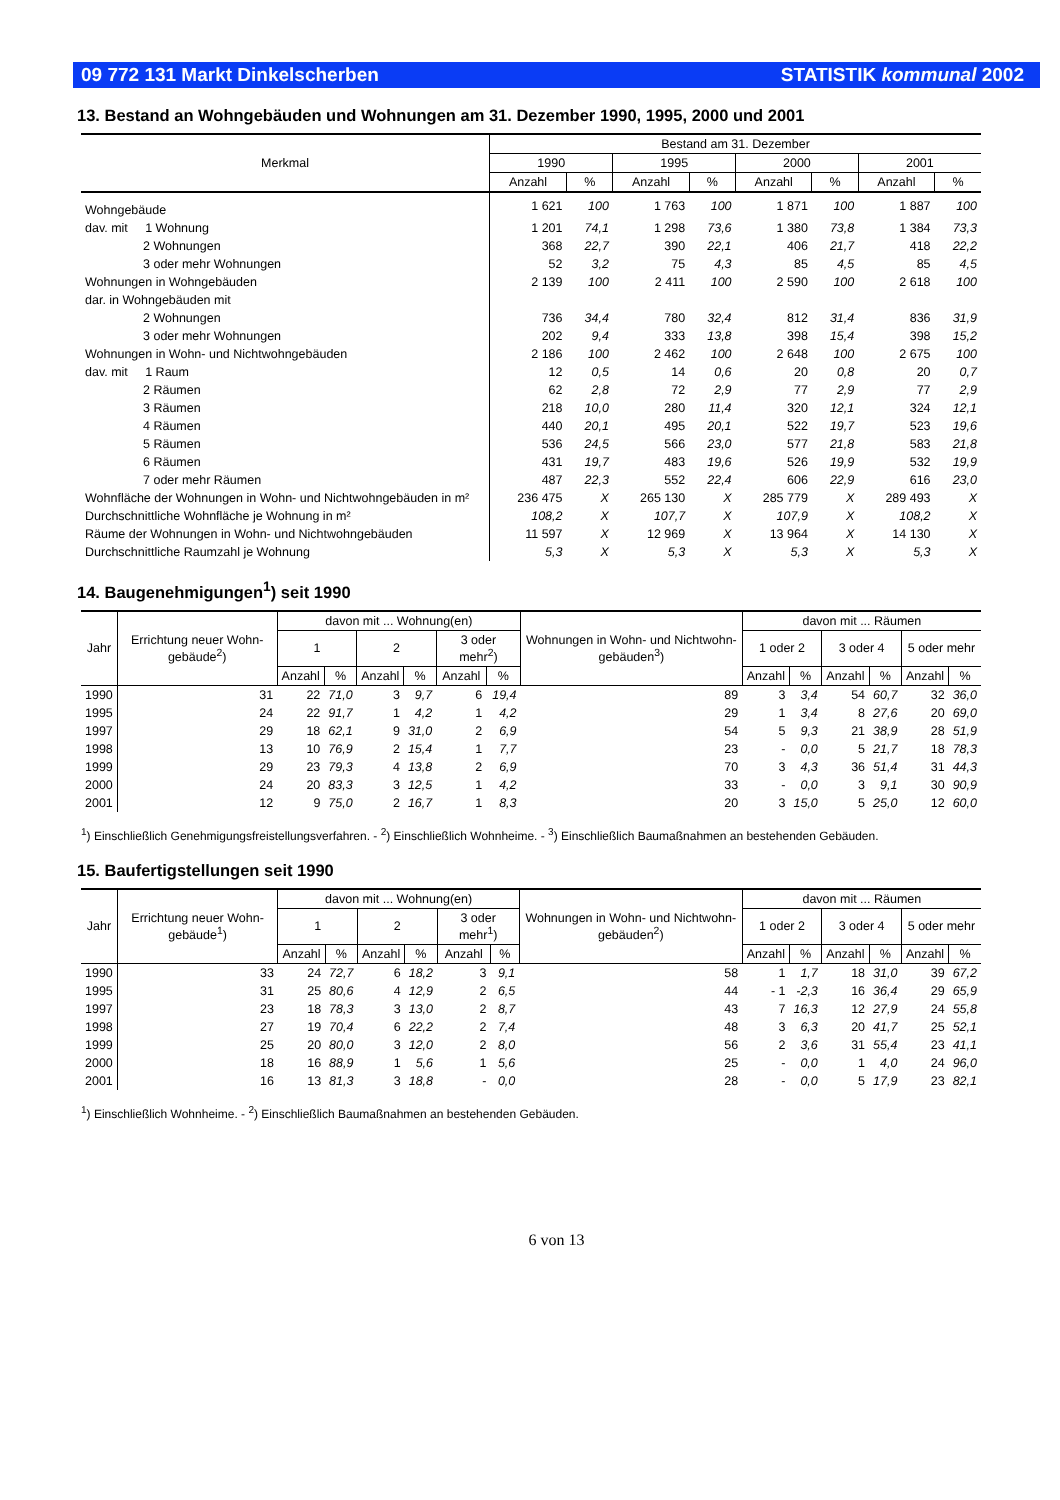09 772 131 Markt Dinkelscherben STATISTIK kommunal 2002
13. Bestand an Wohngebäuden und Wohnungen am 31. Dezember 1990, 1995, 2000 und 2001
| Merkmal | Bestand am 31. Dezember | | | | | | | |
| --- | --- | --- | --- | --- | --- | --- | --- | --- |
| | 1990 | | 1995 | | 2000 | | 2001 | |
| | Anzahl | % | Anzahl | % | Anzahl | % | Anzahl | % |
| Wohngebäude | 1 621 | 100 | 1 763 | 100 | 1 871 | 100 | 1 887 | 100 |
| dav. mit 1 Wohnung | 1 201 | 74,1 | 1 298 | 73,6 | 1 380 | 73,8 | 1 384 | 73,3 |
| 2 Wohnungen | 368 | 22,7 | 390 | 22,1 | 406 | 21,7 | 418 | 22,2 |
| 3 oder mehr Wohnungen | 52 | 3,2 | 75 | 4,3 | 85 | 4,5 | 85 | 4,5 |
| Wohnungen in Wohngebäuden | 2 139 | 100 | 2 411 | 100 | 2 590 | 100 | 2 618 | 100 |
| dar. in Wohngebäuden mit | | | | | | | | |
| 2 Wohnungen | 736 | 34,4 | 780 | 32,4 | 812 | 31,4 | 836 | 31,9 |
| 3 oder mehr Wohnungen | 202 | 9,4 | 333 | 13,8 | 398 | 15,4 | 398 | 15,2 |
| Wohnungen in Wohn- und Nichtwohngebäuden | 2 186 | 100 | 2 462 | 100 | 2 648 | 100 | 2 675 | 100 |
| dav. mit 1 Raum | 12 | 0,5 | 14 | 0,6 | 20 | 0,8 | 20 | 0,7 |
| 2 Räumen | 62 | 2,8 | 72 | 2,9 | 77 | 2,9 | 77 | 2,9 |
| 3 Räumen | 218 | 10,0 | 280 | 11,4 | 320 | 12,1 | 324 | 12,1 |
| 4 Räumen | 440 | 20,1 | 495 | 20,1 | 522 | 19,7 | 523 | 19,6 |
| 5 Räumen | 536 | 24,5 | 566 | 23,0 | 577 | 21,8 | 583 | 21,8 |
| 6 Räumen | 431 | 19,7 | 483 | 19,6 | 526 | 19,9 | 532 | 19,9 |
| 7 oder mehr Räumen | 487 | 22,3 | 552 | 22,4 | 606 | 22,9 | 616 | 23,0 |
| Wohnfläche der Wohnungen in Wohn- und Nichtwohngebäuden in m² | 236 475 | X | 265 130 | X | 285 779 | X | 289 493 | X |
| Durchschnittliche Wohnfläche je Wohnung in m² | 108,2 | X | 107,7 | X | 107,9 | X | 108,2 | X |
| Räume der Wohnungen in Wohn- und Nichtwohngebäuden | 11 597 | X | 12 969 | X | 13 964 | X | 14 130 | X |
| Durchschnittliche Raumzahl je Wohnung | 5,3 | X | 5,3 | X | 5,3 | X | 5,3 | X |
14. Baugenehmigungen<sup>1</sup>) seit 1990
| Jahr | Errichtung neuer Wohn-gebäude<sup>2</sup>) | davon mit ... Wohnung(en) | | | | | | Wohnungen in Wohn- und Nichtwohn-gebäuden<sup>3</sup>) | davon mit ... Räumen | | | | | |
| --- | --- | --- | --- | --- | --- | --- | --- | --- | --- | --- | --- | --- | --- | --- |
| | | 1 | | 2 | | 3 oder mehr<sup>2</sup>) | | | 1 oder 2 | | 3 oder 4 | | 5 oder mehr | |
| | | Anzahl | % | Anzahl | % | Anzahl | % | | Anzahl | % | Anzahl | % | Anzahl | % |
| 1990 | 31 | 22 | 71,0 | 3 | 9,7 | 6 | 19,4 | 89 | 3 | 3,4 | 54 | 60,7 | 32 | 36,0 |
| 1995 | 24 | 22 | 91,7 | 1 | 4,2 | 1 | 4,2 | 29 | 1 | 3,4 | 8 | 27,6 | 20 | 69,0 |
| 1997 | 29 | 18 | 62,1 | 9 | 31,0 | 2 | 6,9 | 54 | 5 | 9,3 | 21 | 38,9 | 28 | 51,9 |
| 1998 | 13 | 10 | 76,9 | 2 | 15,4 | 1 | 7,7 | 23 | - | 0,0 | 5 | 21,7 | 18 | 78,3 |
| 1999 | 29 | 23 | 79,3 | 4 | 13,8 | 2 | 6,9 | 70 | 3 | 4,3 | 36 | 51,4 | 31 | 44,3 |
| 2000 | 24 | 20 | 83,3 | 3 | 12,5 | 1 | 4,2 | 33 | - | 0,0 | 3 | 9,1 | 30 | 90,9 |
| 2001 | 12 | 9 | 75,0 | 2 | 16,7 | 1 | 8,3 | 20 | 3 | 15,0 | 5 | 25,0 | 12 | 60,0 |
<sup>1</sup>) Einschließlich Genehmigungsfreistellungsverfahren. - <sup>2</sup>) Einschließlich Wohnheime. - <sup>3</sup>) Einschließlich Baumaßnahmen an bestehenden Gebäuden.
15. Baufertigstellungen seit 1990
| Jahr | Errichtung neuer Wohn-gebäude<sup>1</sup>) | davon mit ... Wohnung(en) | | | | | | Wohnungen in Wohn- und Nichtwohn-gebäuden<sup>2</sup>) | davon mit ... Räumen | | | | | |
| --- | --- | --- | --- | --- | --- | --- | --- | --- | --- | --- | --- | --- | --- | --- |
| | | 1 | | 2 | | 3 oder mehr<sup>1</sup>) | | | 1 oder 2 | | 3 oder 4 | | 5 oder mehr | |
| | | Anzahl | % | Anzahl | % | Anzahl | % | | Anzahl | % | Anzahl | % | Anzahl | % |
| 1990 | 33 | 24 | 72,7 | 6 | 18,2 | 3 | 9,1 | 58 | 1 | 1,7 | 18 | 31,0 | 39 | 67,2 |
| 1995 | 31 | 25 | 80,6 | 4 | 12,9 | 2 | 6,5 | 44 | - 1 | -2,3 | 16 | 36,4 | 29 | 65,9 |
| 1997 | 23 | 18 | 78,3 | 3 | 13,0 | 2 | 8,7 | 43 | 7 | 16,3 | 12 | 27,9 | 24 | 55,8 |
| 1998 | 27 | 19 | 70,4 | 6 | 22,2 | 2 | 7,4 | 48 | 3 | 6,3 | 20 | 41,7 | 25 | 52,1 |
| 1999 | 25 | 20 | 80,0 | 3 | 12,0 | 2 | 8,0 | 56 | 2 | 3,6 | 31 | 55,4 | 23 | 41,1 |
| 2000 | 18 | 16 | 88,9 | 1 | 5,6 | 1 | 5,6 | 25 | - | 0,0 | 1 | 4,0 | 24 | 96,0 |
| 2001 | 16 | 13 | 81,3 | 3 | 18,8 | - | 0,0 | 28 | - | 0,0 | 5 | 17,9 | 23 | 82,1 |
<sup>1</sup>) Einschließlich Wohnheime. - <sup>2</sup>) Einschließlich Baumaßnahmen an bestehenden Gebäuden.
6 von 13